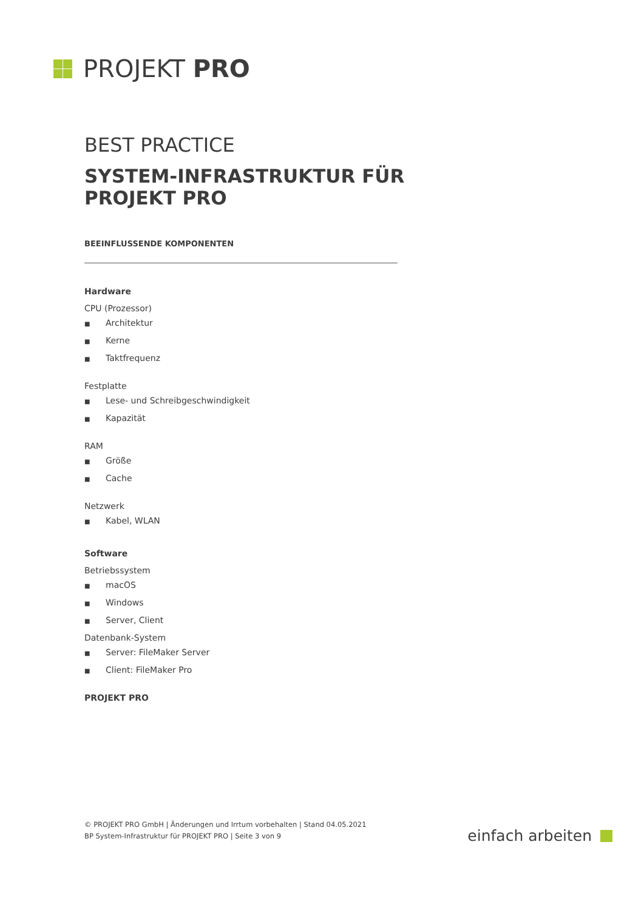PROJEKT PRO
BEST PRACTICE
SYSTEM-INFRASTRUKTUR FÜR PROJEKT PRO
BEEINFLUSSENDE KOMPONENTEN
Hardware
CPU (Prozessor)
■ Architektur
■ Kerne
■ Taktfrequenz
Festplatte
■ Lese- und Schreibgeschwindigkeit
■ Kapazität
RAM
■ Größe
■ Cache
Netzwerk
■ Kabel, WLAN
Software
Betriebssystem
■ macOS
■ Windows
■ Server, Client
Datenbank-System
■ Server: FileMaker Server
■ Client: FileMaker Pro
PROJEKT PRO
© PROJEKT PRO GmbH | Änderungen und Irrtum vorbehalten | Stand 04.05.2021
BP System-Infrastruktur für PROJEKT PRO | Seite 3 von 9
einfach arbeiten